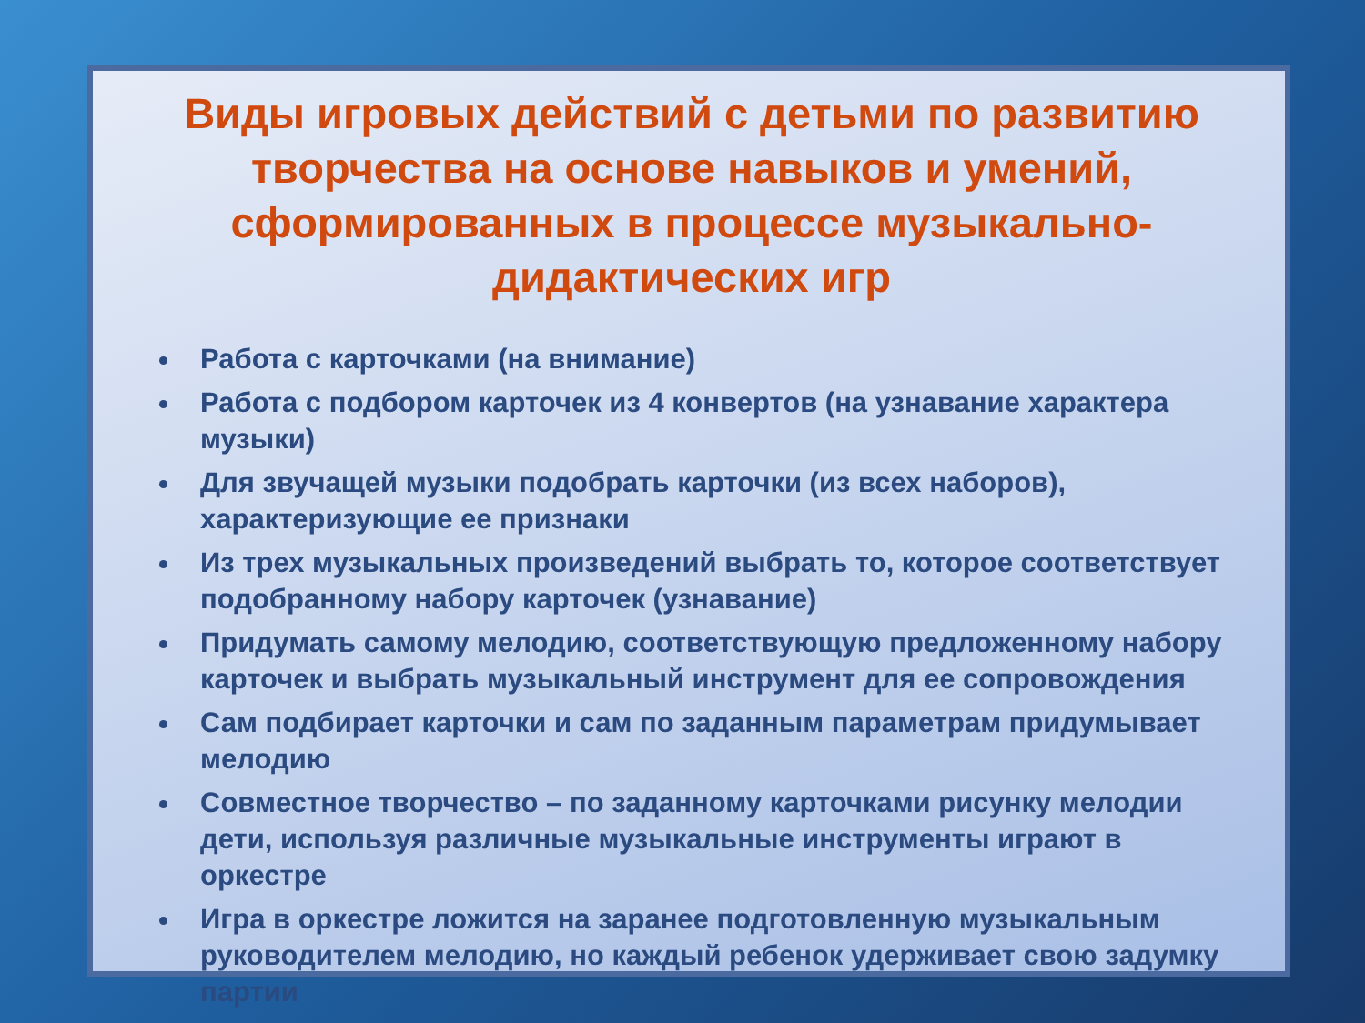Виды игровых действий с детьми по развитию творчества на основе навыков и умений, сформированных в процессе музыкально-дидактических игр
Работа с карточками (на внимание)
Работа с подбором карточек из 4 конвертов (на узнавание характера музыки)
Для звучащей музыки подобрать карточки (из всех наборов), характеризующие ее признаки
Из трех музыкальных произведений выбрать то, которое соответствует подобранному набору карточек (узнавание)
Придумать самому мелодию, соответствующую предложенному набору карточек и выбрать музыкальный инструмент для ее сопровождения
Сам подбирает карточки и сам по заданным параметрам придумывает мелодию
Совместное творчество – по заданному карточками рисунку мелодии дети, используя различные музыкальные инструменты играют в оркестре
Игра в оркестре ложится на заранее подготовленную музыкальным руководителем мелодию, но каждый ребенок удерживает свою задумку партии